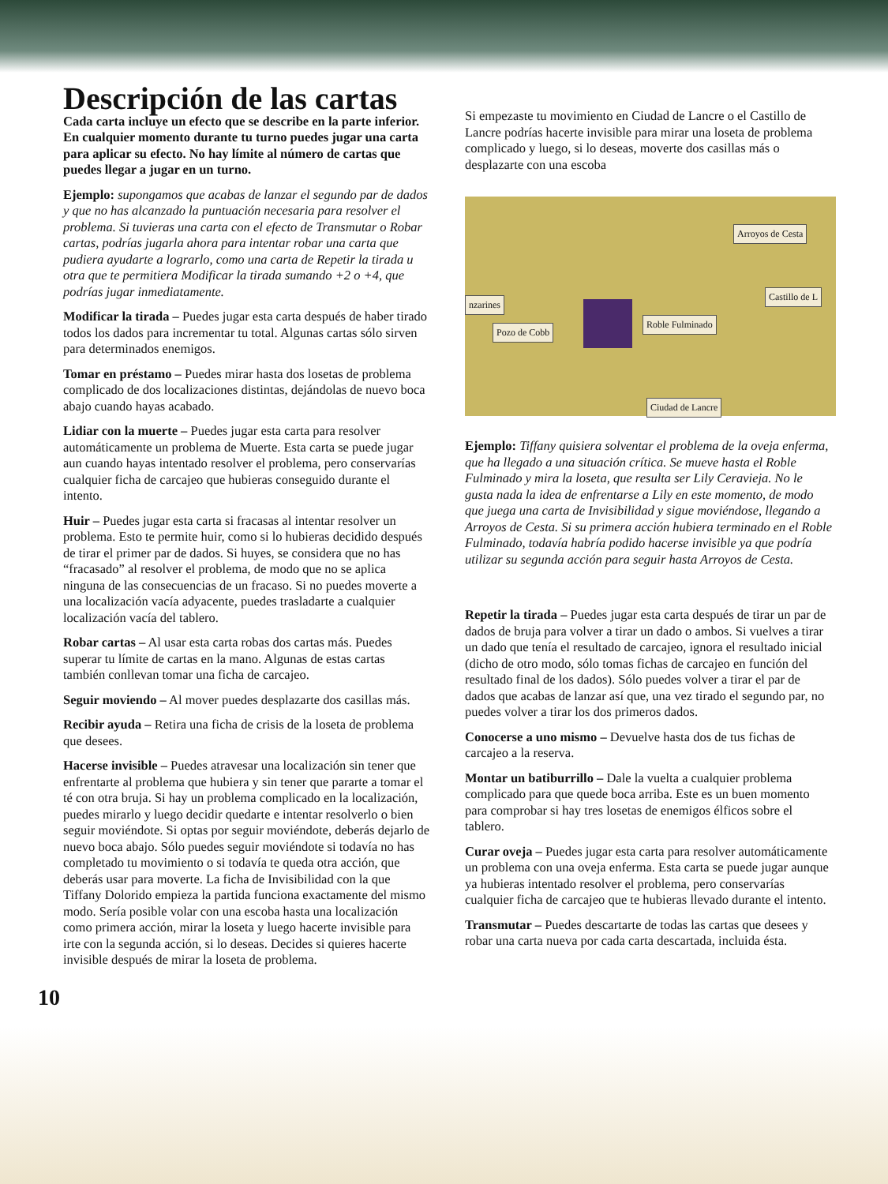Descripción de las cartas
Cada carta incluye un efecto que se describe en la parte inferior. En cualquier momento durante tu turno puedes jugar una carta para aplicar su efecto. No hay límite al número de cartas que puedes llegar a jugar en un turno.
Ejemplo: supongamos que acabas de lanzar el segundo par de dados y que no has alcanzado la puntuación necesaria para resolver el problema. Si tuvieras una carta con el efecto de Transmutar o Robar cartas, podrías jugarla ahora para intentar robar una carta que pudiera ayudarte a lograrlo, como una carta de Repetir la tirada u otra que te permitiera Modificar la tirada sumando +2 o +4, que podrías jugar inmediatamente.
Modificar la tirada – Puedes jugar esta carta después de haber tirado todos los dados para incrementar tu total. Algunas cartas sólo sirven para determinados enemigos.
Tomar en préstamo – Puedes mirar hasta dos losetas de problema complicado de dos localizaciones distintas, dejándolas de nuevo boca abajo cuando hayas acabado.
Lidiar con la muerte – Puedes jugar esta carta para resolver automáticamente un problema de Muerte. Esta carta se puede jugar aun cuando hayas intentado resolver el problema, pero conservarías cualquier ficha de carcajeo que hubieras conseguido durante el intento.
Huir – Puedes jugar esta carta si fracasas al intentar resolver un problema. Esto te permite huir, como si lo hubieras decidido después de tirar el primer par de dados. Si huyes, se considera que no has “fracasado” al resolver el problema, de modo que no se aplica ninguna de las consecuencias de un fracaso. Si no puedes moverte a una localización vacía adyacente, puedes trasladarte a cualquier localización vacía del tablero.
Robar cartas – Al usar esta carta robas dos cartas más. Puedes superar tu límite de cartas en la mano. Algunas de estas cartas también conllevan tomar una ficha de carcajeo.
Seguir moviendo – Al mover puedes desplazarte dos casillas más.
Recibir ayuda – Retira una ficha de crisis de la loseta de problema que desees.
Hacerse invisible – Puedes atravesar una localización sin tener que enfrentarte al problema que hubiera y sin tener que pararte a tomar el té con otra bruja. Si hay un problema complicado en la localización, puedes mirarlo y luego decidir quedarte e intentar resolverlo o bien seguir moviéndote. Si optas por seguir moviéndote, deberás dejarlo de nuevo boca abajo. Sólo puedes seguir moviéndote si todavía no has completado tu movimiento o si todavía te queda otra acción, que deberás usar para moverte. La ficha de Invisibilidad con la que Tiffany Dolorido empieza la partida funciona exactamente del mismo modo. Sería posible volar con una escoba hasta una localización como primera acción, mirar la loseta y luego hacerte invisible para irte con la segunda acción, si lo deseas. Decides si quieres hacerte invisible después de mirar la loseta de problema.
Si empezaste tu movimiento en Ciudad de Lancre o el Castillo de Lancre podrías hacerte invisible para mirar una loseta de problema complicado y luego, si lo deseas, moverte dos casillas más o desplazarte con una escoba
Arroyos de Cesta
Castillo de L
nzarines
Roble Fulminado
Pozo de Cobb
Ciudad de Lancre
Ejemplo: Tiffany quisiera solventar el problema de la oveja enferma, que ha llegado a una situación crítica. Se mueve hasta el Roble Fulminado y mira la loseta, que resulta ser Lily Ceravieja. No le gusta nada la idea de enfrentarse a Lily en este momento, de modo que juega una carta de Invisibilidad y sigue moviéndose, llegando a Arroyos de Cesta. Si su primera acción hubiera terminado en el Roble Fulminado, todavía habría podido hacerse invisible ya que podría utilizar su segunda acción para seguir hasta Arroyos de Cesta.
Repetir la tirada – Puedes jugar esta carta después de tirar un par de dados de bruja para volver a tirar un dado o ambos. Si vuelves a tirar un dado que tenía el resultado de carcajeo, ignora el resultado inicial (dicho de otro modo, sólo tomas fichas de carcajeo en función del resultado final de los dados). Sólo puedes volver a tirar el par de dados que acabas de lanzar así que, una vez tirado el segundo par, no puedes volver a tirar los dos primeros dados.
Conocerse a uno mismo – Devuelve hasta dos de tus fichas de carcajeo a la reserva.
Montar un batiburrillo – Dale la vuelta a cualquier problema complicado para que quede boca arriba. Este es un buen momento para comprobar si hay tres losetas de enemigos élficos sobre el tablero.
Curar oveja – Puedes jugar esta carta para resolver automáticamente un problema con una oveja enferma. Esta carta se puede jugar aunque ya hubieras intentado resolver el problema, pero conservarías cualquier ficha de carcajeo que te hubieras llevado durante el intento.
Transmutar – Puedes descartarte de todas las cartas que desees y robar una carta nueva por cada carta descartada, incluida ésta.
10